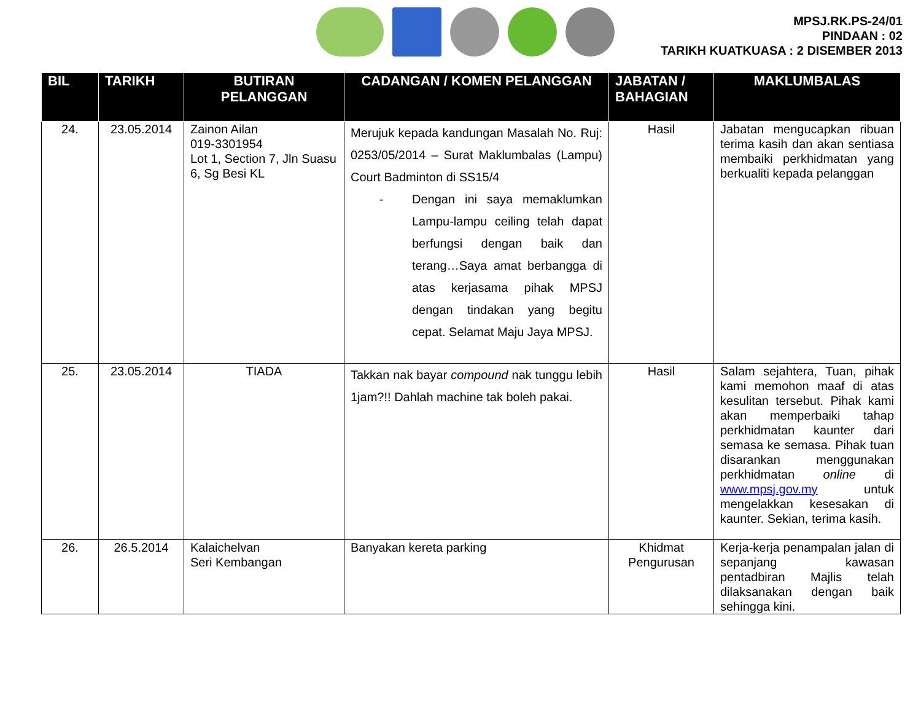MPSJ.RK.PS-24/01
PINDAAN : 02
TARIKH KUATKUASA : 2 DISEMBER 2013
| BIL | TARIKH | BUTIRAN PELANGGAN | CADANGAN / KOMEN PELANGGAN | JABATAN / BAHAGIAN | MAKLUMBALAS |
| --- | --- | --- | --- | --- | --- |
| 24. | 23.05.2014 | Zainon Ailan 019-3301954 Lot 1, Section 7, Jln Suasu 6, Sg Besi KL | Merujuk kepada kandungan Masalah No. Ruj: 0253/05/2014 – Surat Maklumbalas (Lampu) Court Badminton di SS15/4 - Dengan ini saya memaklumkan Lampu-lampu ceiling telah dapat berfungsi dengan baik dan terang…Saya amat berbangga di atas kerjasama pihak MPSJ dengan tindakan yang begitu cepat. Selamat Maju Jaya MPSJ. | Hasil | Jabatan mengucapkan ribuan terima kasih dan akan sentiasa membaiki perkhidmatan yang berkualiti kepada pelanggan |
| 25. | 23.05.2014 | TIADA | Takkan nak bayar compound nak tunggu lebih 1jam?!! Dahlah machine tak boleh pakai. | Hasil | Salam sejahtera, Tuan, pihak kami memohon maaf di atas kesulitan tersebut. Pihak kami akan memperbaiki tahap perkhidmatan kaunter dari semasa ke semasa. Pihak tuan disarankan menggunakan perkhidmatan online di www.mpsj.gov.my untuk mengelakkan kesesakan di kaunter. Sekian, terima kasih. |
| 26. | 26.5.2014 | Kalaichelvan Seri Kembangan | Banyakan kereta parking | Khidmat Pengurusan | Kerja-kerja penampalan jalan di sepanjang kawasan pentadbiran Majlis telah dilaksanakan dengan baik sehingga kini. |